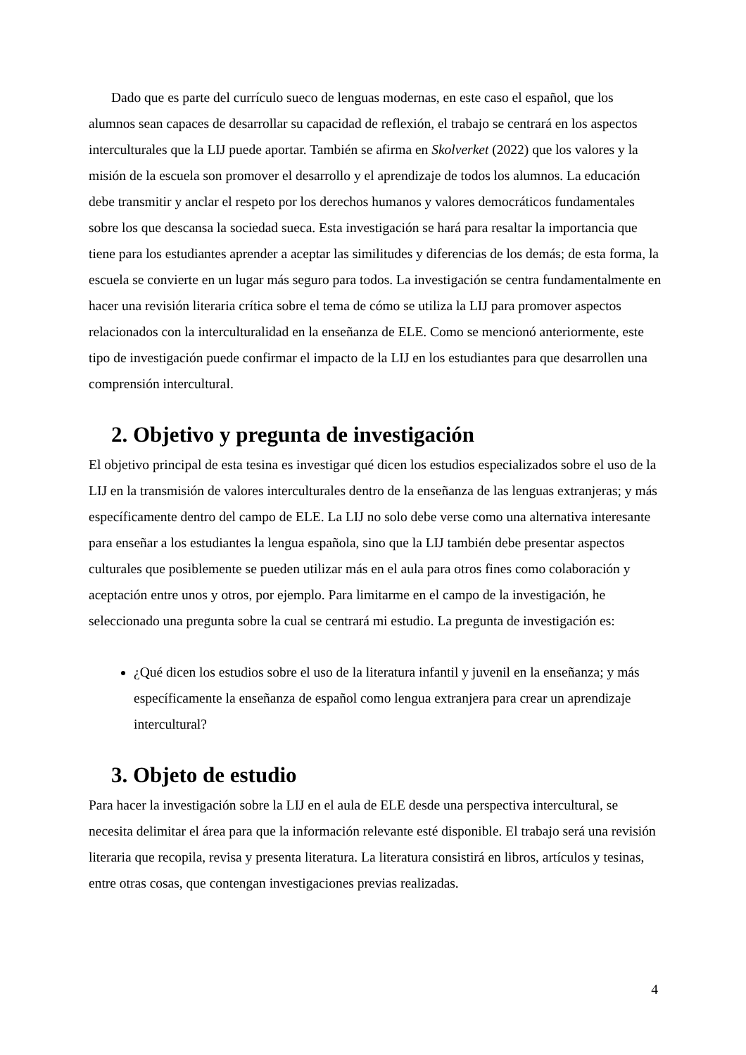Dado que es parte del currículo sueco de lenguas modernas, en este caso el español, que los alumnos sean capaces de desarrollar su capacidad de reflexión, el trabajo se centrará en los aspectos interculturales que la LIJ puede aportar. También se afirma en Skolverket (2022) que los valores y la misión de la escuela son promover el desarrollo y el aprendizaje de todos los alumnos. La educación debe transmitir y anclar el respeto por los derechos humanos y valores democráticos fundamentales sobre los que descansa la sociedad sueca. Esta investigación se hará para resaltar la importancia que tiene para los estudiantes aprender a aceptar las similitudes y diferencias de los demás; de esta forma, la escuela se convierte en un lugar más seguro para todos. La investigación se centra fundamentalmente en hacer una revisión literaria crítica sobre el tema de cómo se utiliza la LIJ para promover aspectos relacionados con la interculturalidad en la enseñanza de ELE. Como se mencionó anteriormente, este tipo de investigación puede confirmar el impacto de la LIJ en los estudiantes para que desarrollen una comprensión intercultural.
2. Objetivo y pregunta de investigación
El objetivo principal de esta tesina es investigar qué dicen los estudios especializados sobre el uso de la LIJ en la transmisión de valores interculturales dentro de la enseñanza de las lenguas extranjeras; y más específicamente dentro del campo de ELE. La LIJ no solo debe verse como una alternativa interesante para enseñar a los estudiantes la lengua española, sino que la LIJ también debe presentar aspectos culturales que posiblemente se pueden utilizar más en el aula para otros fines como colaboración y aceptación entre unos y otros, por ejemplo. Para limitarme en el campo de la investigación, he seleccionado una pregunta sobre la cual se centrará mi estudio. La pregunta de investigación es:
¿Qué dicen los estudios sobre el uso de la literatura infantil y juvenil en la enseñanza; y más específicamente la enseñanza de español como lengua extranjera para crear un aprendizaje intercultural?
3. Objeto de estudio
Para hacer la investigación sobre la LIJ en el aula de ELE desde una perspectiva intercultural, se necesita delimitar el área para que la información relevante esté disponible. El trabajo será una revisión literaria que recopila, revisa y presenta literatura. La literatura consistirá en libros, artículos y tesinas, entre otras cosas, que contengan investigaciones previas realizadas.
4